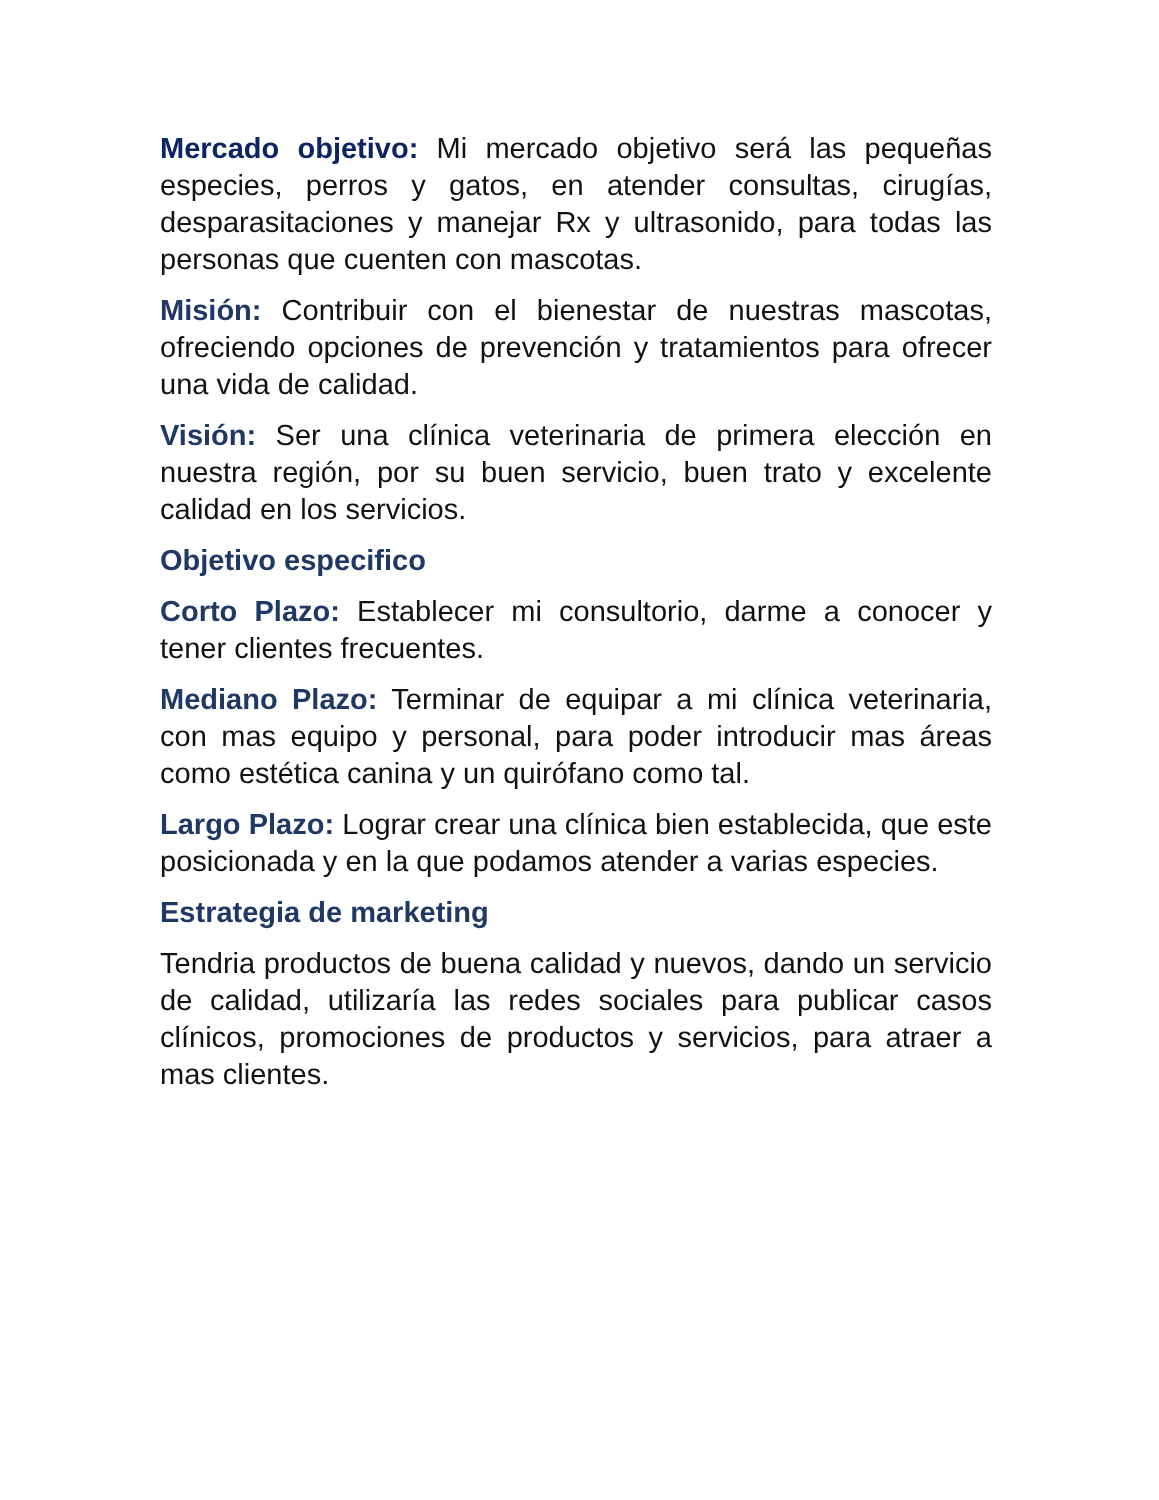Mercado objetivo: Mi mercado objetivo será las pequeñas especies, perros y gatos, en atender consultas, cirugías, desparasitaciones y manejar Rx y ultrasonido, para todas las personas que cuenten con mascotas.
Misión: Contribuir con el bienestar de nuestras mascotas, ofreciendo opciones de prevención y tratamientos para ofrecer una vida de calidad.
Visión: Ser una clínica veterinaria de primera elección en nuestra región, por su buen servicio, buen trato y excelente calidad en los servicios.
Objetivo especifico
Corto Plazo: Establecer mi consultorio, darme a conocer y tener clientes frecuentes.
Mediano Plazo: Terminar de equipar a mi clínica veterinaria, con mas equipo y personal, para poder introducir mas áreas como estética canina y un quirófano como tal.
Largo Plazo: Lograr crear una clínica bien establecida, que este posicionada y en la que podamos atender a varias especies.
Estrategia de marketing
Tendria productos de buena calidad y nuevos, dando un servicio de calidad, utilizaría las redes sociales para publicar casos clínicos, promociones de productos y servicios, para atraer a mas clientes.